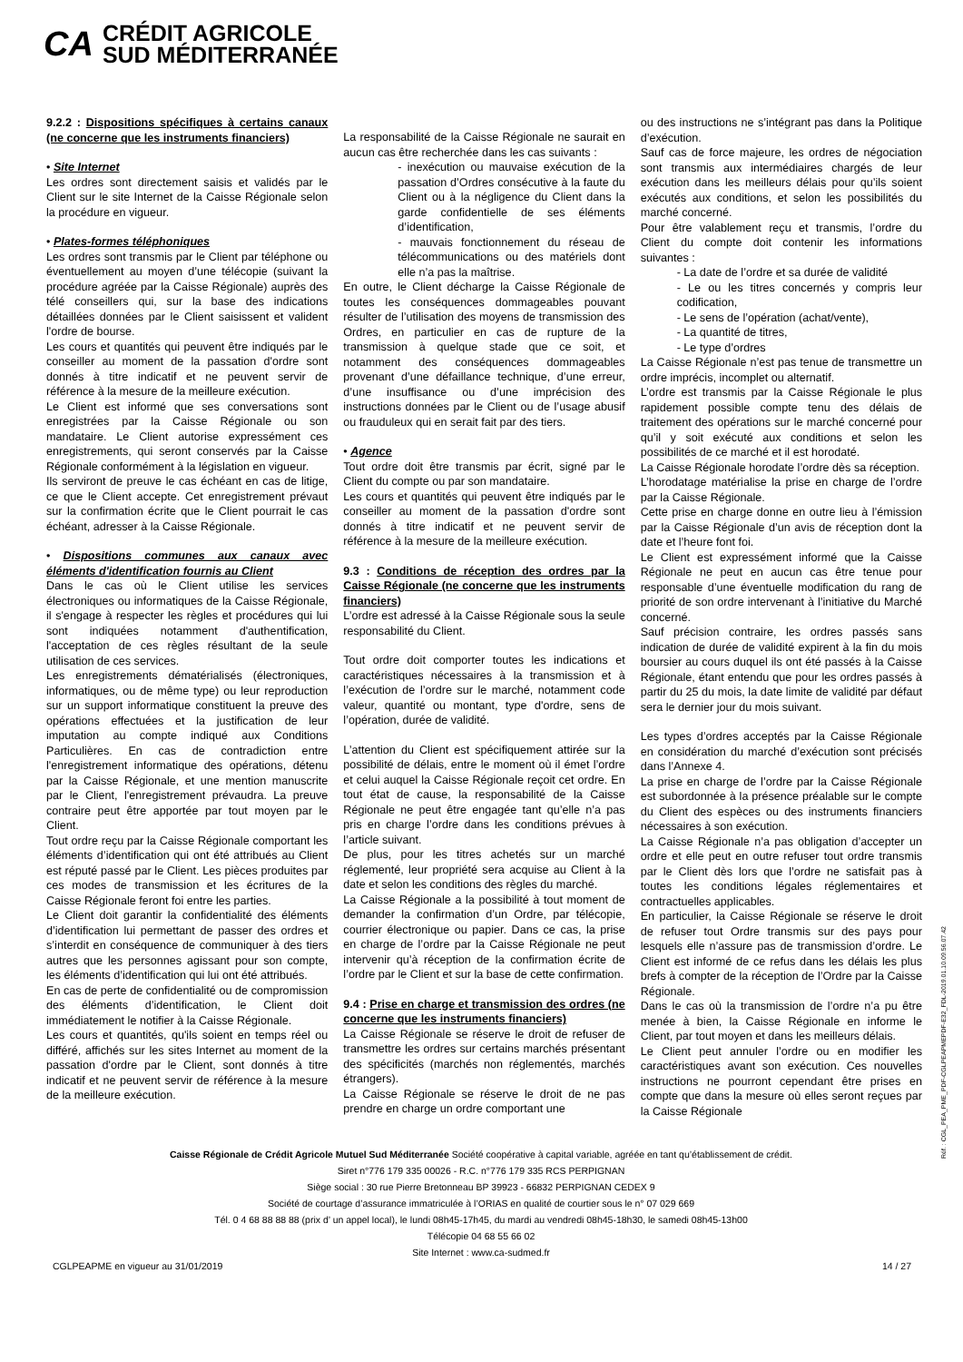CA CRÉDIT AGRICOLE
SUD MÉDITERRANÉE
9.2.2 : Dispositions spécifiques à certains canaux (ne concerne que les instruments financiers)
• Site Internet
Les ordres sont directement saisis et validés par le Client sur le site Internet de la Caisse Régionale selon la procédure en vigueur.
• Plates-formes téléphoniques
Les ordres sont transmis par le Client par téléphone ou éventuellement au moyen d’une télécopie (suivant la procédure agréée par la Caisse Régionale) auprès des télé conseillers qui, sur la base des indications détaillées données par le Client saisissent et valident l'ordre de bourse.
Les cours et quantités qui peuvent être indiqués par le conseiller au moment de la passation d'ordre sont donnés à titre indicatif et ne peuvent servir de référence à la mesure de la meilleure exécution.
Le Client est informé que ses conversations sont enregistrées par la Caisse Régionale ou son mandataire. Le Client autorise expressément ces enregistrements, qui seront conservés par la Caisse Régionale conformément à la législation en vigueur.
Ils serviront de preuve le cas échéant en cas de litige, ce que le Client accepte. Cet enregistrement prévaut sur la confirmation écrite que le Client pourrait le cas échéant, adresser à la Caisse Régionale.
• Dispositions communes aux canaux avec éléments d'identification fournis au Client
Dans le cas où le Client utilise les services électroniques ou informatiques de la Caisse Régionale, il s'engage à respecter les règles et procédures qui lui sont indiquées notamment d'authentification, l'acceptation de ces règles résultant de la seule utilisation de ces services.
Les enregistrements dématérialisés (électroniques, informatiques, ou de même type) ou leur reproduction sur un support informatique constituent la preuve des opérations effectuées et la justification de leur imputation au compte indiqué aux Conditions Particulières. En cas de contradiction entre l'enregistrement informatique des opérations, détenu par la Caisse Régionale, et une mention manuscrite par le Client, l'enregistrement prévaudra. La preuve contraire peut être apportée par tout moyen par le Client.
Tout ordre reçu par la Caisse Régionale comportant les éléments d’identification qui ont été attribués au Client est réputé passé par le Client. Les pièces produites par ces modes de transmission et les écritures de la Caisse Régionale feront foi entre les parties.
Le Client doit garantir la confidentialité des éléments d’identification lui permettant de passer des ordres et s’interdit en conséquence de communiquer à des tiers autres que les personnes agissant pour son compte, les éléments d’identification qui lui ont été attribués.
En cas de perte de confidentialité ou de compromission des éléments d’identification, le Client doit immédiatement le notifier à la Caisse Régionale.
Les cours et quantités, qu'ils soient en temps réel ou différé, affichés sur les sites Internet au moment de la passation d'ordre par le Client, sont donnés à titre indicatif et ne peuvent servir de référence à la mesure de la meilleure exécution.
La responsabilité de la Caisse Régionale ne saurait en aucun cas être recherchée dans les cas suivants :
- inexécution ou mauvaise exécution de la passation d’Ordres consécutive à la faute du Client ou à la négligence du Client dans la garde confidentielle de ses éléments d’identification,
- mauvais fonctionnement du réseau de télécommunications ou des matériels dont elle n’a pas la maîtrise.
En outre, le Client décharge la Caisse Régionale de toutes les conséquences dommageables pouvant résulter de l’utilisation des moyens de transmission des Ordres, en particulier en cas de rupture de la transmission à quelque stade que ce soit, et notamment des conséquences dommageables provenant d’une défaillance technique, d’une erreur, d’une insuffisance ou d’une imprécision des instructions données par le Client ou de l’usage abusif ou frauduleux qui en serait fait par des tiers.
• Agence
Tout ordre doit être transmis par écrit, signé par le Client du compte ou par son mandataire.
Les cours et quantités qui peuvent être indiqués par le conseiller au moment de la passation d'ordre sont donnés à titre indicatif et ne peuvent servir de référence à la mesure de la meilleure exécution.
9.3 : Conditions de réception des ordres par la Caisse Régionale (ne concerne que les instruments financiers)
L’ordre est adressé à la Caisse Régionale sous la seule responsabilité du Client.
Tout ordre doit comporter toutes les indications et caractéristiques nécessaires à la transmission et à l’exécution de l’ordre sur le marché, notamment code valeur, quantité ou montant, type d'ordre, sens de l’opération, durée de validité.
L’attention du Client est spécifiquement attirée sur la possibilité de délais, entre le moment où il émet l’ordre et celui auquel la Caisse Régionale reçoit cet ordre. En tout état de cause, la responsabilité de la Caisse Régionale ne peut être engagée tant qu’elle n’a pas pris en charge l’ordre dans les conditions prévues à l’article suivant.
De plus, pour les titres achetés sur un marché réglementé, leur propriété sera acquise au Client à la date et selon les conditions des règles du marché.
La Caisse Régionale a la possibilité à tout moment de demander la confirmation d’un Ordre, par télécopie, courrier électronique ou papier. Dans ce cas, la prise en charge de l’ordre par la Caisse Régionale ne peut intervenir qu’à réception de la confirmation écrite de l’ordre par le Client et sur la base de cette confirmation.
9.4 : Prise en charge et transmission des ordres (ne concerne que les instruments financiers)
La Caisse Régionale se réserve le droit de refuser de transmettre les ordres sur certains marchés présentant des spécificités (marchés non réglementés, marchés étrangers).
La Caisse Régionale se réserve le droit de ne pas prendre en charge un ordre comportant une
ou des instructions ne s’intégrant pas dans la Politique d’exécution.
Sauf cas de force majeure, les ordres de négociation sont transmis aux intermédiaires chargés de leur exécution dans les meilleurs délais pour qu’ils soient exécutés aux conditions, et selon les possibilités du marché concerné.
Pour être valablement reçu et transmis, l’ordre du Client du compte doit contenir les informations suivantes :
- La date de l’ordre et sa durée de validité
- Le ou les titres concernés y compris leur codification,
- Le sens de l’opération (achat/vente),
- La quantité de titres,
- Le type d’ordres
La Caisse Régionale n’est pas tenue de transmettre un ordre imprécis, incomplet ou alternatif.
L’ordre est transmis par la Caisse Régionale le plus rapidement possible compte tenu des délais de traitement des opérations sur le marché concerné pour qu’il y soit exécuté aux conditions et selon les possibilités de ce marché et il est horodaté.
La Caisse Régionale horodate l’ordre dès sa réception.
L’horodatage matérialise la prise en charge de l’ordre par la Caisse Régionale.
Cette prise en charge donne en outre lieu à l’émission par la Caisse Régionale d’un avis de réception dont la date et l’heure font foi.
Le Client est expressément informé que la Caisse Régionale ne peut en aucun cas être tenue pour responsable d’une éventuelle modification du rang de priorité de son ordre intervenant à l’initiative du Marché concerné.
Sauf précision contraire, les ordres passés sans indication de durée de validité expirent à la fin du mois boursier au cours duquel ils ont été passés à la Caisse Régionale, étant entendu que pour les ordres passés à partir du 25 du mois, la date limite de validité par défaut sera le dernier jour du mois suivant.
Les types d’ordres acceptés par la Caisse Régionale en considération du marché d’exécution sont précisés dans l’Annexe 4.
La prise en charge de l’ordre par la Caisse Régionale est subordonnée à la présence préalable sur le compte du Client des espèces ou des instruments financiers nécessaires à son exécution.
La Caisse Régionale n’a pas obligation d’accepter un ordre et elle peut en outre refuser tout ordre transmis par le Client dès lors que l’ordre ne satisfait pas à toutes les conditions légales réglementaires et contractuelles applicables.
En particulier, la Caisse Régionale se réserve le droit de refuser tout Ordre transmis sur des pays pour lesquels elle n’assure pas de transmission d’ordre. Le Client est informé de ce refus dans les délais les plus brefs à compter de la réception de l’Ordre par la Caisse Régionale.
Dans le cas où la transmission de l’ordre n’a pu être menée à bien, la Caisse Régionale en informe le Client, par tout moyen et dans les meilleurs délais.
Le Client peut annuler l’ordre ou en modifier les caractéristiques avant son exécution. Ces nouvelles instructions ne pourront cependant être prises en compte que dans la mesure où elles seront reçues par la Caisse Régionale
Caisse Régionale de Crédit Agricole Mutuel Sud Méditerranée Société coopérative à capital variable, agréée en tant qu’établissement de crédit.
Siret n°776 179 335 00026 - R.C. n°776 179 335 RCS PERPIGNAN
Siège social : 30 rue Pierre Bretonneau BP 39923 - 66832 PERPIGNAN CEDEX 9
Société de courtage d’assurance immatriculée à l’ORIAS en qualité de courtier sous le n° 07 029 669
Tél. 0 4 68 88 88 88 (prix d’ un appel local), le lundi 08h45-17h45, du mardi au vendredi 08h45-18h30, le samedi 08h45-13h00
Télécopie 04 68 55 66 02
Site Internet : www.ca-sudmed.fr
CGLPEAPME en vigueur au 31/01/2019 14 / 27
Réf. : CGL_PEA_PME_PDF-CGLPEAPMEPDF-E32_FDL-2019.01.10.09.56.07.42